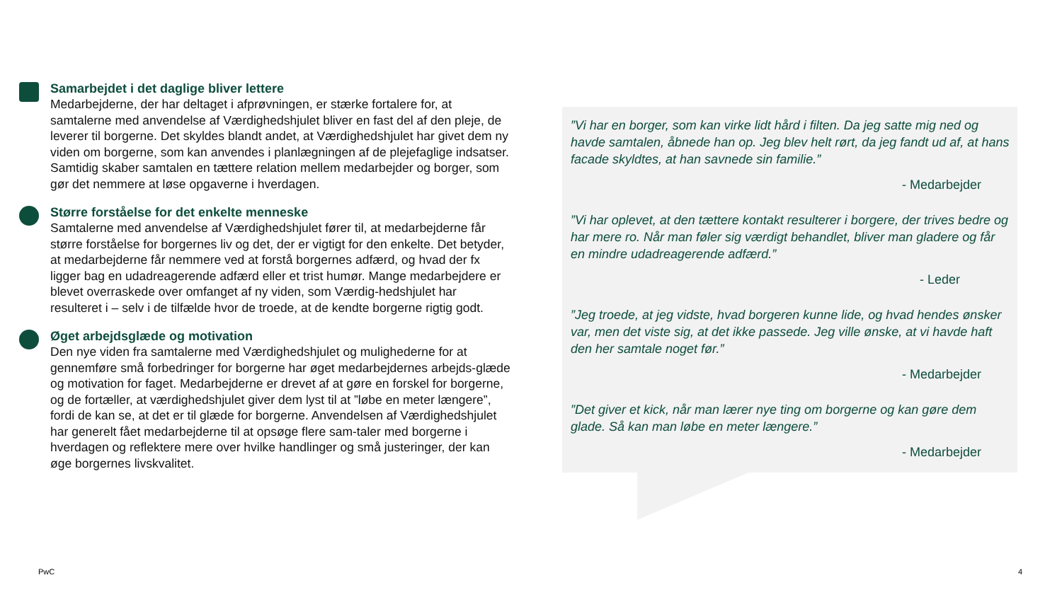Samarbejdet i det daglige bliver lettere
Medarbejderne, der har deltaget i afprøvningen, er stærke fortalere for, at samtalerne med anvendelse af Værdighedshjulet bliver en fast del af den pleje, de leverer til borgerne. Det skyldes blandt andet, at Værdighedshjulet har givet dem ny viden om borgerne, som kan anvendes i planlægningen af de plejefaglige indsatser. Samtidig skaber samtalen en tættere relation mellem medarbejder og borger, som gør det nemmere at løse opgaverne i hverdagen.
Større forståelse for det enkelte menneske
Samtalerne med anvendelse af Værdighedshjulet fører til, at medarbejderne får større forståelse for borgernes liv og det, der er vigtigt for den enkelte. Det betyder, at medarbejderne får nemmere ved at forstå borgernes adfærd, og hvad der fx ligger bag en udadreagerende adfærd eller et trist humør. Mange medarbejdere er blevet overraskede over omfanget af ny viden, som Værdig-hedshjulet har resulteret i – selv i de tilfælde hvor de troede, at de kendte borgerne rigtig godt.
Øget arbejdsglæde og motivation
Den nye viden fra samtalerne med Værdighedshjulet og mulighederne for at gennemføre små forbedringer for borgerne har øget medarbejdernes arbejds-glæde og motivation for faget. Medarbejderne er drevet af at gøre en forskel for borgerne, og de fortæller, at værdighedshjulet giver dem lyst til at ”løbe en meter længere”, fordi de kan se, at det er til glæde for borgerne. Anvendelsen af Værdighedshjulet har generelt fået medarbejderne til at opsøge flere sam-taler med borgerne i hverdagen og reflektere mere over hvilke handlinger og små justeringer, der kan øge borgernes livskvalitet.
”Vi har en borger, som kan virke lidt hård i filten. Da jeg satte mig ned og havde samtalen, åbnede han op. Jeg blev helt rørt, da jeg fandt ud af, at hans facade skyldtes, at han savnede sin familie.”
- Medarbejder
”Vi har oplevet, at den tættere kontakt resulterer i borgere, der trives bedre og har mere ro. Når man føler sig værdigt behandlet, bliver man gladere og får en mindre udadreagerende adfærd.”
- Leder
”Jeg troede, at jeg vidste, hvad borgeren kunne lide, og hvad hendes ønsker var, men det viste sig, at det ikke passede. Jeg ville ønske, at vi havde haft den her samtale noget før.”
- Medarbejder
”Det giver et kick, når man lærer nye ting om borgerne og kan gøre dem glade. Så kan man løbe en meter længere.”
- Medarbejder
PwC 4